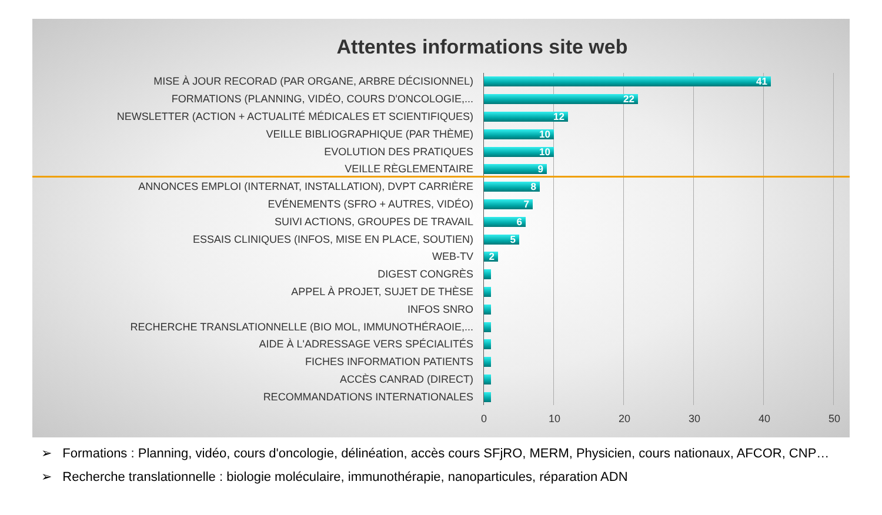Attentes informations site web
MISE À JOUR RECORAD (PAR ORGANE, ARBRE DÉCISIONNEL)
41
FORMATIONS (PLANNING, VIDÉO, COURS D'ONCOLOGIE,...
22
NEWSLETTER (ACTION + ACTUALITÉ MÉDICALES ET SCIENTIFIQUES)
12
VEILLE BIBLIOGRAPHIQUE (PAR THÈME)
10
EVOLUTION DES PRATIQUES
10
VEILLE RÈGLEMENTAIRE
9
ANNONCES EMPLOI (INTERNAT, INSTALLATION), DVPT CARRIÈRE
8
EVÉNEMENTS (SFRO + AUTRES, VIDÉO)
7
SUIVI ACTIONS, GROUPES DE TRAVAIL
6
ESSAIS CLINIQUES (INFOS, MISE EN PLACE, SOUTIEN)
5
WEB-TV
2
DIGEST CONGRÈS
APPEL À PROJET, SUJET DE THÈSE
INFOS SNRO
RECHERCHE TRANSLATIONNELLE (BIO MOL, IMMUNOTHÉRAOIE,...
AIDE À L'ADRESSAGE VERS SPÉCIALITÉS
FICHES INFORMATION PATIENTS
ACCÈS CANRAD (DIRECT)
RECOMMANDATIONS INTERNATIONALES
0 10 20 30 40 50
➢ Formations : Planning, vidéo, cours d'oncologie, délinéation, accès cours SFjRO, MERM, Physicien, cours nationaux, AFCOR, CNP…
➢ Recherche translationnelle : biologie moléculaire, immunothérapie, nanoparticules, réparation ADN